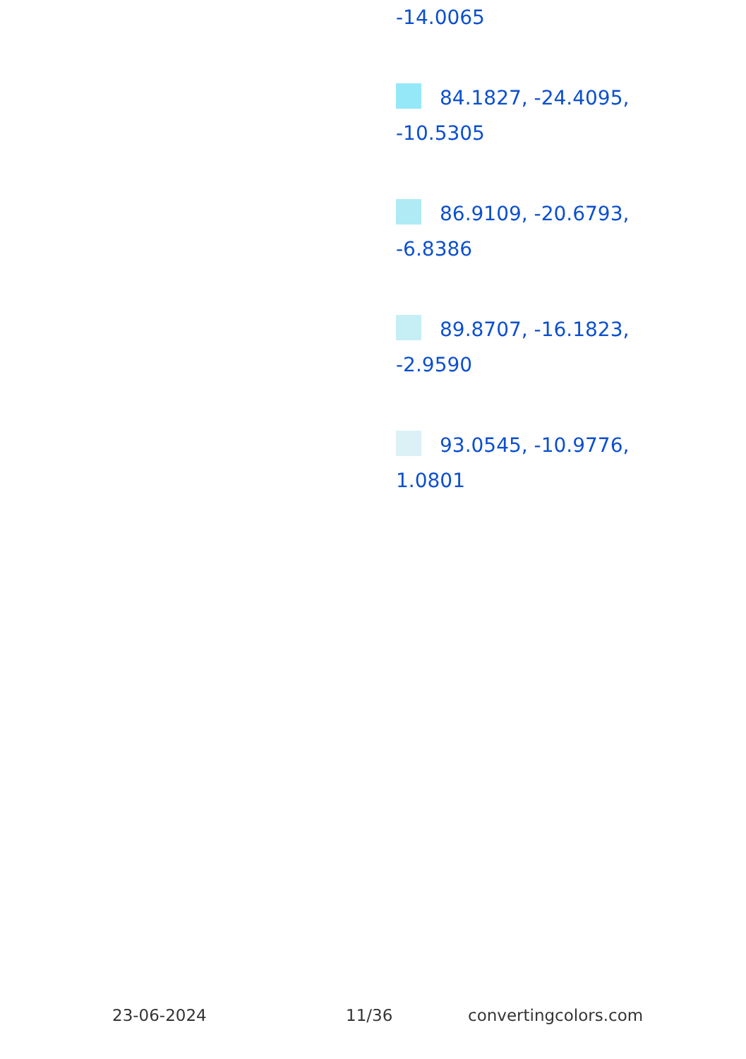-14.0065
84.1827, -24.4095, -10.5305
86.9109, -20.6793, -6.8386
89.8707, -16.1823, -2.9590
93.0545, -10.9776, 1.0801
23-06-2024 11/36 convertingcolors.com